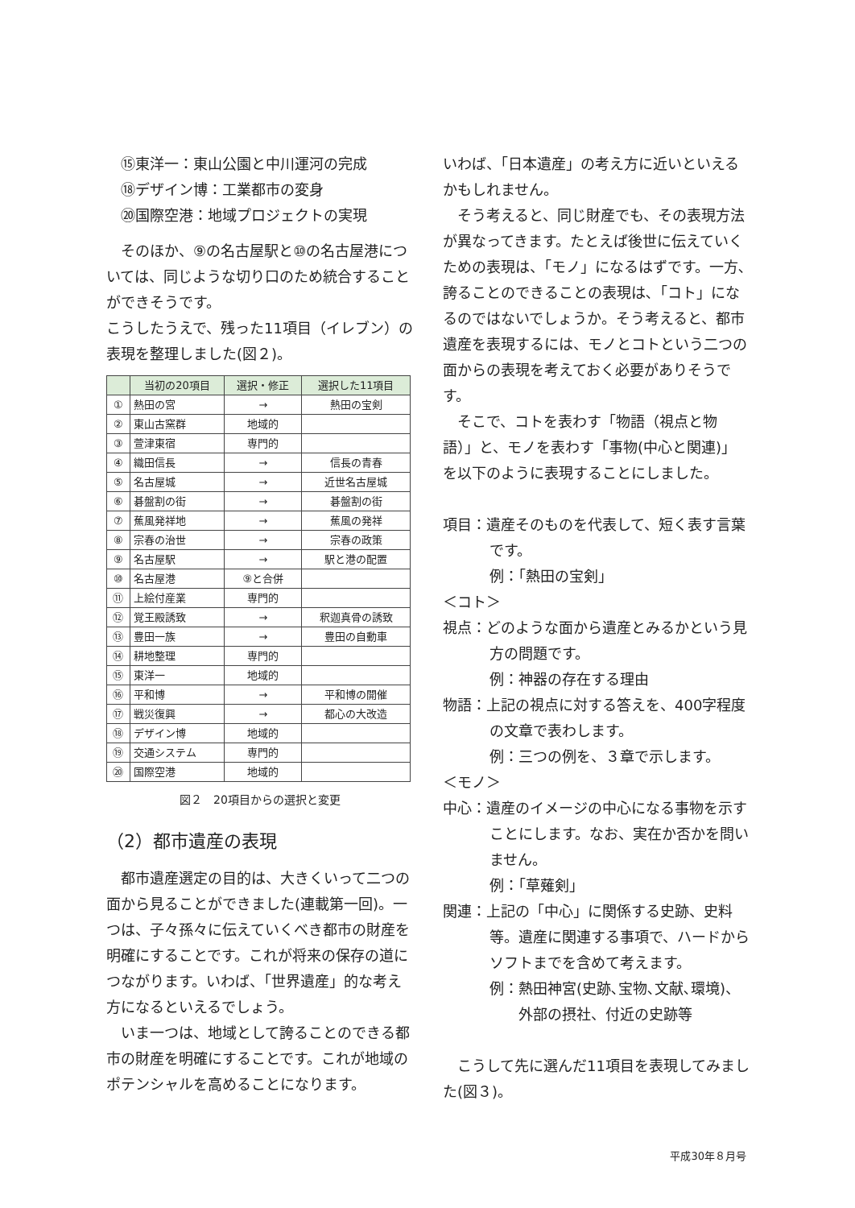⑮東洋一：東山公園と中川運河の完成
⑱デザイン博：工業都市の変身
⑳国際空港：地域プロジェクトの実現
そのほか、⑨の名古屋駅と⑩の名古屋港については、同じような切り口のため統合することができそうです。
こうしたうえで、残った11項目（イレブン）の表現を整理しました(図２)。
| | 当初の20項目 | 選択・修正 | 選択した11項目 |
| --- | --- | --- | --- |
| ① | 熱田の宮 | → | 熱田の宝剣 |
| ② | 東山古窯群 | 地域的 | |
| ③ | 萱津東宿 | 専門的 | |
| ④ | 織田信長 | → | 信長の青春 |
| ⑤ | 名古屋城 | → | 近世名古屋城 |
| ⑥ | 碁盤割の街 | → | 碁盤割の街 |
| ⑦ | 蕉風発祥地 | → | 蕉風の発祥 |
| ⑧ | 宗春の治世 | → | 宗春の政策 |
| ⑨ | 名古屋駅 | → | 駅と港の配置 |
| ⑩ | 名古屋港 | ⑨と合併 | |
| ⑪ | 上絵付産業 | 専門的 | |
| ⑫ | 覚王殿誘致 | → | 釈迦真骨の誘致 |
| ⑬ | 豊田一族 | → | 豊田の自動車 |
| ⑭ | 耕地整理 | 専門的 | |
| ⑮ | 東洋一 | 地域的 | |
| ⑯ | 平和博 | → | 平和博の開催 |
| ⑰ | 戦災復興 | → | 都心の大改造 |
| ⑱ | デザイン博 | 地域的 | |
| ⑲ | 交通システム | 専門的 | |
| ⑳ | 国際空港 | 地域的 | |
図２　20項目からの選択と変更
（2）都市遺産の表現
都市遺産選定の目的は、大きくいって二つの面から見ることができました(連載第一回)。一つは、子々孫々に伝えていくべき都市の財産を明確にすることです。これが将来の保存の道につながります。いわば、「世界遺産」的な考え方になるといえるでしょう。
いま一つは、地域として誇ることのできる都市の財産を明確にすることです。これが地域のポテンシャルを高めることになります。
いわば、「日本遺産」の考え方に近いといえるかもしれません。
そう考えると、同じ財産でも、その表現方法が異なってきます。たとえば後世に伝えていくための表現は、「モノ」になるはずです。一方､誇ることのできることの表現は､「コト」になるのではないでしょうか。そう考えると、都市遺産を表現するには、モノとコトという二つの面からの表現を考えておく必要がありそうです。
そこで、コトを表わす「物語（視点と物語）」と、モノを表わす「事物(中心と関連)」を以下のように表現することにしました。
項目：遺産そのものを代表して、短く表す言葉です。
例：「熱田の宝剣」
＜コト＞
視点：どのような面から遺産とみるかという見方の問題です。
例：神器の存在する理由
物語：上記の視点に対する答えを、400字程度の文章で表わします。
例：三つの例を、３章で示します。
＜モノ＞
中心：遺産のイメージの中心になる事物を示すことにします。なお、実在か否かを問いません。
例：「草薙剣」
関連：上記の「中心」に関係する史跡、史料等。遺産に関連する事項で、ハードからソフトまでを含めて考えます。
例：熱田神宮(史跡､宝物､文献､環境)、外部の摂社、付近の史跡等
こうして先に選んだ11項目を表現してみました(図３)。
平成30年８月号